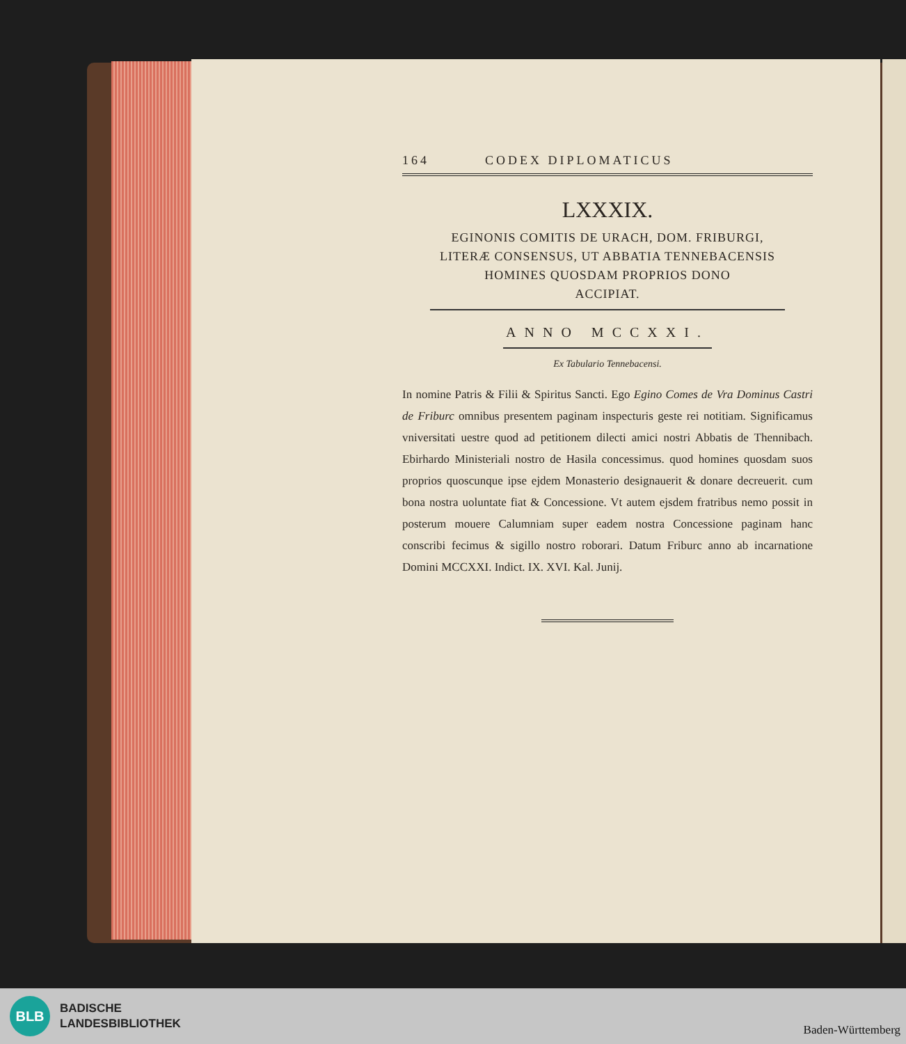164 CODEX DIPLOMATICUS
LXXXIX.
EGINONIS COMITIS DE URACH, DOM. FRIBURGI,
LITERÆ CONSENSUS, UT ABBATIA TENNEBACENSIS
HOMINES QUOSDAM PROPRIOS DONO
ACCIPIAT.
ANNO MCCXXI.
Ex Tabulario Tennebacensi.
In nomine Patris & Filii & Spiritus Sancti. Ego Egino Comes de Vra Dominus Castri de Friburc omnibus presentem paginam inspecturis geste rei notitiam. Significamus vniversitati uestre quod ad petitionem dilecti amici nostri Abbatis de Thennibach. Ebirhardo Ministeriali nostro de Hasila concessimus. quod homines quosdam suos proprios quoscunque ipse ejdem Monasterio designauerit & donare decreuerit. cum bona nostra uoluntate fiat & Concessione. Vt autem ejsdem fratribus nemo possit in posterum mouere Calumniam super eadem nostra Concessione paginam hanc conscribi fecimus & sigillo nostro roborari. Datum Friburc anno ab incarnatione Domini MCCXXI. Indict. IX. XVI. Kal. Junij.
BLB
BADISCHE
LANDESBIBLIOTHEK
Baden-Württemberg